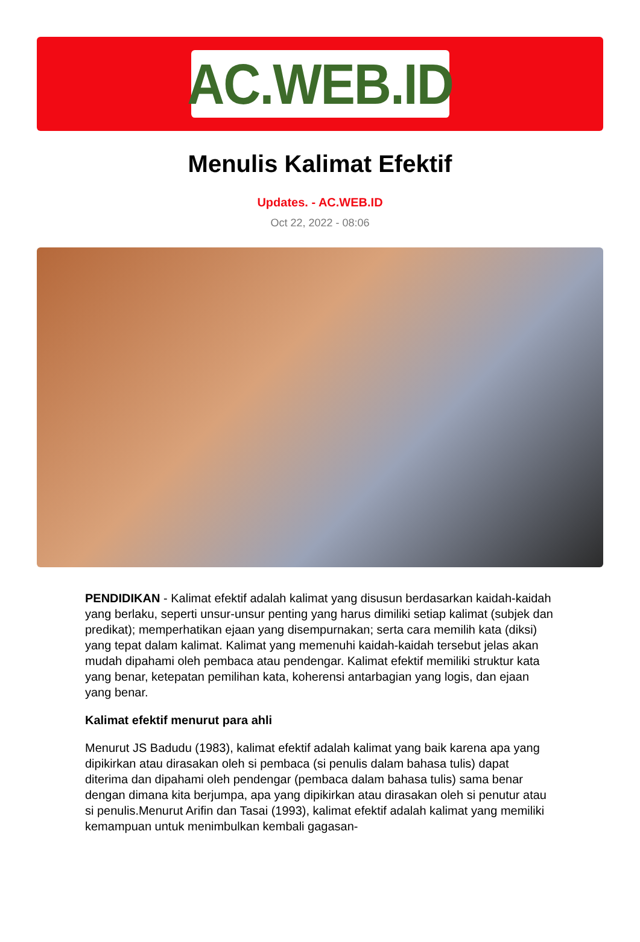AC.WEB.ID
Menulis Kalimat Efektif
Updates. - AC.WEB.ID
Oct 22, 2022 - 08:06
PENDIDIKAN - Kalimat efektif adalah kalimat yang disusun berdasarkan kaidah-kaidah yang berlaku, seperti unsur-unsur penting yang harus dimiliki setiap kalimat (subjek dan predikat); memperhatikan ejaan yang disempurnakan; serta cara memilih kata (diksi) yang tepat dalam kalimat. Kalimat yang memenuhi kaidah-kaidah tersebut jelas akan mudah dipahami oleh pembaca atau pendengar. Kalimat efektif memiliki struktur kata yang benar, ketepatan pemilihan kata, koherensi antarbagian yang logis, dan ejaan yang benar.
Kalimat efektif menurut para ahli
Menurut JS Badudu (1983), kalimat efektif adalah kalimat yang baik karena apa yang dipikirkan atau dirasakan oleh si pembaca (si penulis dalam bahasa tulis) dapat diterima dan dipahami oleh pendengar (pembaca dalam bahasa tulis) sama benar dengan dimana kita berjumpa, apa yang dipikirkan atau dirasakan oleh si penutur atau si penulis.Menurut Arifin dan Tasai (1993), kalimat efektif adalah kalimat yang memiliki kemampuan untuk menimbulkan kembali gagasan-